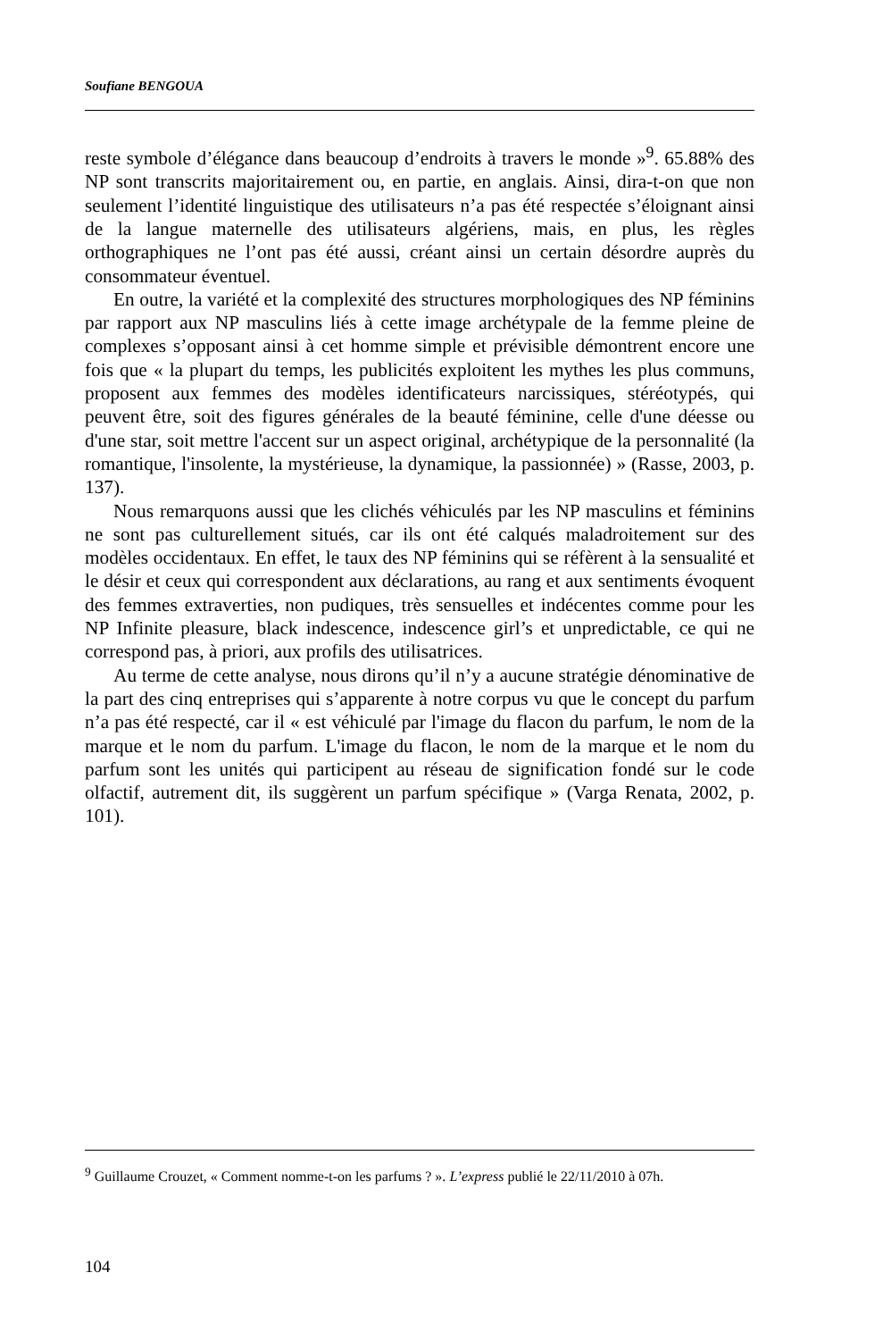Soufiane BENGOUA
reste symbole d’élégance dans beaucoup d’endroits à travers le monde »<sup>9</sup>. 65.88% des NP sont transcrits majoritairement ou, en partie, en anglais. Ainsi, dira-t-on que non seulement l’identité linguistique des utilisateurs n’a pas été respectée s’éloignant ainsi de la langue maternelle des utilisateurs algériens, mais, en plus, les règles orthographiques ne l’ont pas été aussi, créant ainsi un certain désordre auprès du consommateur éventuel.
En outre, la variété et la complexité des structures morphologiques des NP féminins par rapport aux NP masculins liés à cette image archétypale de la femme pleine de complexes s’opposant ainsi à cet homme simple et prévisible démontrent encore une fois que « la plupart du temps, les publicités exploitent les mythes les plus communs, proposent aux femmes des modèles identificateurs narcissiques, stéréotypés, qui peuvent être, soit des figures générales de la beauté féminine, celle d'une déesse ou d'une star, soit mettre l'accent sur un aspect original, archétypique de la personnalité (la romantique, l'insolente, la mystérieuse, la dynamique, la passionnée) » (Rasse, 2003, p. 137).
Nous remarquons aussi que les clichés véhiculés par les NP masculins et féminins ne sont pas culturellement situés, car ils ont été calqués maladroitement sur des modèles occidentaux. En effet, le taux des NP féminins qui se réfèrent à la sensualité et le désir et ceux qui correspondent aux déclarations, au rang et aux sentiments évoquent des femmes extraverties, non pudiques, très sensuelles et indécentes comme pour les NP Infinite pleasure, black indescence, indescence girl’s et unpredictable, ce qui ne correspond pas, à priori, aux profils des utilisatrices.
Au terme de cette analyse, nous dirons qu’il n’y a aucune stratégie dénominative de la part des cinq entreprises qui s’apparente à notre corpus vu que le concept du parfum n’a pas été respecté, car il « est véhiculé par l'image du flacon du parfum, le nom de la marque et le nom du parfum. L'image du flacon, le nom de la marque et le nom du parfum sont les unités qui participent au réseau de signification fondé sur le code olfactif, autrement dit, ils suggèrent un parfum spécifique » (Varga Renata, 2002, p. 101).
<sup>9</sup> Guillaume Crouzet, « Comment nomme-t-on les parfums ? ». L’express publié le 22/11/2010 à 07h.
104